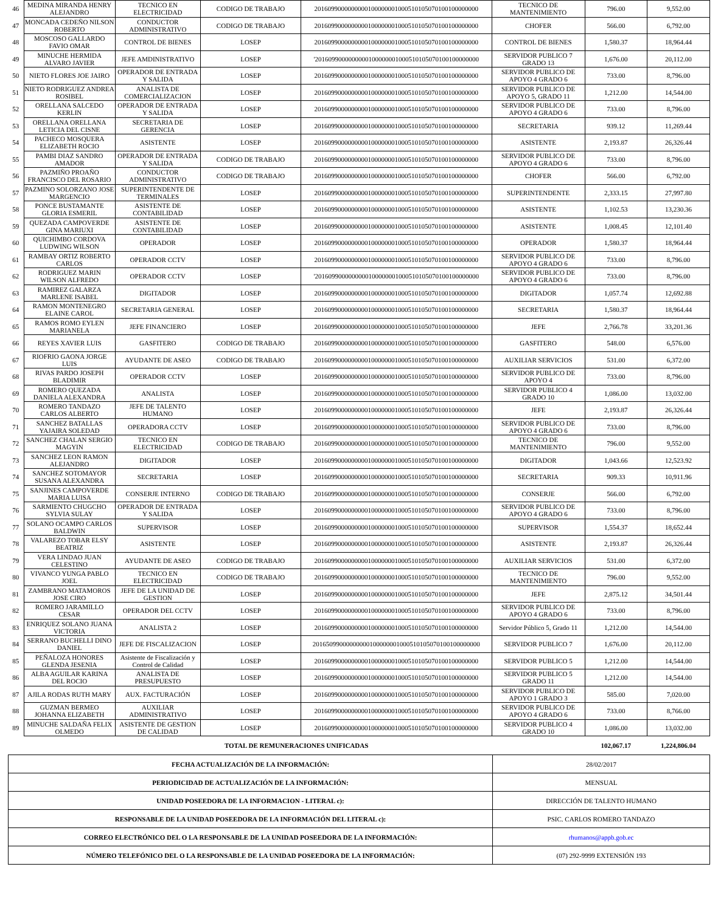| 46 | MEDINA MIRANDA HENRY ALEJANDRO | TECNICO EN ELECTRICIDAD | CODIGO DE TRABAJO | 2016099000000000100000001000510105070100100000000 | TECNICO DE MANTENIMIENTO | 796.00 | 9,552.00 |
| 47 | MONCADA CEDEÑO NILSON ROBERTO | CONDUCTOR ADMINISTRATIVO | CODIGO DE TRABAJO | 2016099000000000100000001000510105070100100000000 | CHOFER | 566.00 | 6,792.00 |
| 48 | MOSCOSO GALLARDO FAVIO OMAR | CONTROL DE BIENES | LOSEP | 2016099000000000100000001000510105070100100000000 | CONTROL DE BIENES | 1,580.37 | 18,964.44 |
| 49 | MINUCHE HERMIDA ALVARO JAVIER | JEFE AMDINISTRATIVO | LOSEP | '2016099000000000100000001000510105070100100000000 | SERVIDOR PUBLICO 7 GRADO 13 | 1,676.00 | 20,112.00 |
| 50 | NIETO FLORES JOE JAIRO | OPERADOR DE ENTRADA Y SALIDA | LOSEP | 2016099000000000100000001000510105070100100000000 | SERVIDOR PUBLICO DE APOYO 4 GRADO 6 | 733.00 | 8,796.00 |
| 51 | NIETO RODRIGUEZ ANDREA ROSIBEL | ANALISTA DE COMERCIALIZACION | LOSEP | 2016099000000000100000001000510105070100100000000 | SERVIDOR PUBLICO DE APOYO 5, GRADO 11 | 1,212.00 | 14,544.00 |
| 52 | ORELLANA SALCEDO KERLIN | OPERADOR DE ENTRADA Y SALIDA | LOSEP | 2016099000000000100000001000510105070100100000000 | SERVIDOR PUBLICO DE APOYO 4 GRADO 6 | 733.00 | 8,796.00 |
| 53 | ORELLANA ORELLANA LETICIA DEL CISNE | SECRETARIA DE GERENCIA | LOSEP | 2016099000000000100000001000510105070100100000000 | SECRETARIA | 939.12 | 11,269.44 |
| 54 | PACHECO MOSQUERA ELIZABETH ROCIO | ASISTENTE | LOSEP | 2016099000000000100000001000510105070100100000000 | ASISTENTE | 2,193.87 | 26,326.44 |
| 55 | PAMBI DIAZ SANDRO AMADOR | OPERADOR DE ENTRADA Y SALIDA | CODIGO DE TRABAJO | 2016099000000000100000001000510105070100100000000 | SERVIDOR PUBLICO DE APOYO 4 GRADO 6 | 733.00 | 8,796.00 |
| 56 | PAZMIÑO PROAÑO FRANCISCO DEL ROSARIO | CONDUCTOR ADMINISTRATIVO | CODIGO DE TRABAJO | 2016099000000000100000001000510105070100100000000 | CHOFER | 566.00 | 6,792.00 |
| 57 | PAZMINO SOLORZANO JOSE MARGENCIO | SUPERINTENDENTE DE TERMINALES | LOSEP | 2016099000000000100000001000510105070100100000000 | SUPERINTENDENTE | 2,333.15 | 27,997.80 |
| 58 | PONCE BUSTAMANTE GLORIA ESMERIL | ASISTENTE DE CONTABILIDAD | LOSEP | 2016099000000000100000001000510105070100100000000 | ASISTENTE | 1,102.53 | 13,230.36 |
| 59 | QUEZADA CAMPOVERDE GINA MARIUXI | ASISTENTE DE CONTABILIDAD | LOSEP | 2016099000000000100000001000510105070100100000000 | ASISTENTE | 1,008.45 | 12,101.40 |
| 60 | QUICHIMBO CORDOVA LUDWING WILSON | OPERADOR | LOSEP | 2016099000000000100000001000510105070100100000000 | OPERADOR | 1,580.37 | 18,964.44 |
| 61 | RAMBAY ORTIZ ROBERTO CARLOS | OPERADOR CCTV | LOSEP | 2016099000000000100000001000510105070100100000000 | SERVIDOR PUBLICO DE APOYO 4 GRADO 6 | 733.00 | 8,796.00 |
| 62 | RODRIGUEZ MARIN WILSON ALFREDO | OPERADOR CCTV | LOSEP | '2016099000000000100000001000510105070100100000000 | SERVIDOR PUBLICO DE APOYO 4 GRADO 6 | 733.00 | 8,796.00 |
| 63 | RAMIREZ GALARZA MARLENE ISABEL | DIGITADOR | LOSEP | 2016099000000000100000001000510105070100100000000 | DIGITADOR | 1,057.74 | 12,692.88 |
| 64 | RAMON MONTENEGRO ELAINE CAROL | SECRETARIA GENERAL | LOSEP | 2016099000000000100000001000510105070100100000000 | SECRETARIA | 1,580.37 | 18,964.44 |
| 65 | RAMOS ROMO EYLEN MARIANELA | JEFE FINANCIERO | LOSEP | 2016099000000000100000001000510105070100100000000 | JEFE | 2,766.78 | 33,201.36 |
| 66 | REYES XAVIER LUIS | GASFITERO | CODIGO DE TRABAJO | 2016099000000000100000001000510105070100100000000 | GASFITERO | 548.00 | 6,576.00 |
| 67 | RIOFRIO GAONA JORGE LUIS | AYUDANTE DE ASEO | CODIGO DE TRABAJO | 2016099000000000100000001000510105070100100000000 | AUXILIAR SERVICIOS | 531.00 | 6,372.00 |
| 68 | RIVAS PARDO JOSEPH BLADIMIR | OPERADOR CCTV | LOSEP | 2016099000000000100000001000510105070100100000000 | SERVIDOR PUBLICO DE APOYO 4 | 733.00 | 8,796.00 |
| 69 | ROMERO QUEZADA DANIELA ALEXANDRA | ANALISTA | LOSEP | 2016099000000000100000001000510105070100100000000 | SERVIDOR PUBLICO 4 GRADO 10 | 1,086.00 | 13,032.00 |
| 70 | ROMERO TANDAZO CARLOS ALBERTO | JEFE DE TALENTO HUMANO | LOSEP | 2016099000000000100000001000510105070100100000000 | JEFE | 2,193.87 | 26,326.44 |
| 71 | SANCHEZ BATALLAS YAJAIRA SOLEDAD | OPERADORA CCTV | LOSEP | 2016099000000000100000001000510105070100100000000 | SERVIDOR PUBLICO DE APOYO 4 GRADO 6 | 733.00 | 8,796.00 |
| 72 | SANCHEZ CHALAN SERGIO MAGYIN | TECNICO EN ELECTRICIDAD | CODIGO DE TRABAJO | 2016099000000000100000001000510105070100100000000 | TECNICO DE MANTENIMIENTO | 796.00 | 9,552.00 |
| 73 | SANCHEZ LEON RAMON ALEJANDRO | DIGITADOR | LOSEP | 2016099000000000100000001000510105070100100000000 | DIGITADOR | 1,043.66 | 12,523.92 |
| 74 | SANCHEZ SOTOMAYOR SUSANA ALEXANDRA | SECRETARIA | LOSEP | 2016099000000000100000001000510105070100100000000 | SECRETARIA | 909.33 | 10,911.96 |
| 75 | SANJINES CAMPOVERDE MARIA LUISA | CONSERJE INTERNO | CODIGO DE TRABAJO | 2016099000000000100000001000510105070100100000000 | CONSERJE | 566.00 | 6,792.00 |
| 76 | SARMIENTO CHUGCHO SYLVIA SULAY | OPERADOR DE ENTRADA Y SALIDA | LOSEP | 2016099000000000100000001000510105070100100000000 | SERVIDOR PUBLICO DE APOYO 4 GRADO 6 | 733.00 | 8,796.00 |
| 77 | SOLANO OCAMPO CARLOS BALDWIN | SUPERVISOR | LOSEP | 2016099000000000100000001000510105070100100000000 | SUPERVISOR | 1,554.37 | 18,652.44 |
| 78 | VALAREZO TOBAR ELSY BEATRIZ | ASISTENTE | LOSEP | 2016099000000000100000001000510105070100100000000 | ASISTENTE | 2,193.87 | 26,326.44 |
| 79 | VERA LINDAO JUAN CELESTINO | AYUDANTE DE ASEO | CODIGO DE TRABAJO | 2016099000000000100000001000510105070100100000000 | AUXILIAR SERVICIOS | 531.00 | 6,372.00 |
| 80 | VIVANCO YUNGA PABLO JOEL | TECNICO EN ELECTRICIDAD | CODIGO DE TRABAJO | 2016099000000000100000001000510105070100100000000 | TECNICO DE MANTENIMIENTO | 796.00 | 9,552.00 |
| 81 | ZAMBRANO MATAMOROS JOSE CIRO | JEFE DE LA UNIDAD DE GESTION | LOSEP | 2016099000000000100000001000510105070100100000000 | JEFE | 2,875.12 | 34,501.44 |
| 82 | ROMERO JARAMILLO CESAR | OPERADOR DEL CCTV | LOSEP | 2016099000000000100000001000510105070100100000000 | SERVIDOR PUBLICO DE APOYO 4 GRADO 6 | 733.00 | 8,796.00 |
| 83 | ENRIQUEZ SOLANO JUANA VICTORIA | ANALISTA 2 | LOSEP | 2016099000000000100000001000510105070100100000000 | Servidor Público 5, Grado 11 | 1,212.00 | 14,544.00 |
| 84 | SERRANO BUCHELLI DINO DANIEL | JEFE DE FISCALIZACION | LOSEP | 2016509900000000010000000100051010507010010000000​0 | SERVIDOR PUBLICO 7 | 1,676.00 | 20,112.00 |
| 85 | PEÑALOZA HONORES GLENDA JESENIA | Asistente de Fiscalización y Control de Calidad | LOSEP | 2016099000000000100000001000510105070100100000000 | SERVIDOR PUBLICO 5 | 1,212.00 | 14,544.00 |
| 86 | ALBA AGUILAR KARINA DEL ROCIO | ANALISTA DE PRESUPUESTO | LOSEP | 2016099000000000100000001000510105070100100000000 | SERVIDOR PUBLICO 5 GRADO 11 | 1,212.00 | 14,544.00 |
| 87 | AJILA RODAS RUTH MARY | AUX. FACTURACIÓN | LOSEP | 2016099000000000100000001000510105070100100000000 | SERVIDOR PUBLICO DE APOYO 1 GRADO 3 | 585.00 | 7,020.00 |
| 88 | GUZMAN BERMEO JOHANNA ELIZABETH | AUXILIAR ADMINISTRATIVO | LOSEP | 2016099000000000100000001000510105070100100000000 | SERVIDOR PUBLICO DE APOYO 4 GRADO 6 | 733.00 | 8,766.00 |
| 89 | MINUCHE SALDAÑA FELIX OLMEDO | ASISTENTE DE GESTION DE CALIDAD | LOSEP | 2016099000000000100000001000510105070100100000000 | SERVIDOR PUBLICO 4 GRADO 10 | 1,086.00 | 13,032.00 |
| TOTAL DE REMUNERACIONES UNIFICADAS | | | | | | 102,067.17 | 1,224,806.04 |
| FECHA ACTUALIZACIÓN DE LA INFORMACIÓN: | 28/02/2017 |
| PERIODICIDAD DE ACTUALIZACIÓN DE LA INFORMACIÓN: | MENSUAL |
| UNIDAD POSEEDORA DE LA INFORMACION - LITERAL c): | DIRECCIÓN DE TALENTO HUMANO |
| RESPONSABLE DE LA UNIDAD POSEEDORA DE LA INFORMACIÓN DEL LITERAL c): | PSIC. CARLOS ROMERO TANDAZO |
| CORREO ELECTRÓNICO DEL O LA RESPONSABLE DE LA UNIDAD POSEEDORA DE LA INFORMACIÓN: | rhumanos@appb.gob.ec |
| NÚMERO TELEFÓNICO DEL O LA RESPONSABLE DE LA UNIDAD POSEEDORA DE LA INFORMACIÓN: | (07) 292-9999 EXTENSIÓN 193 |